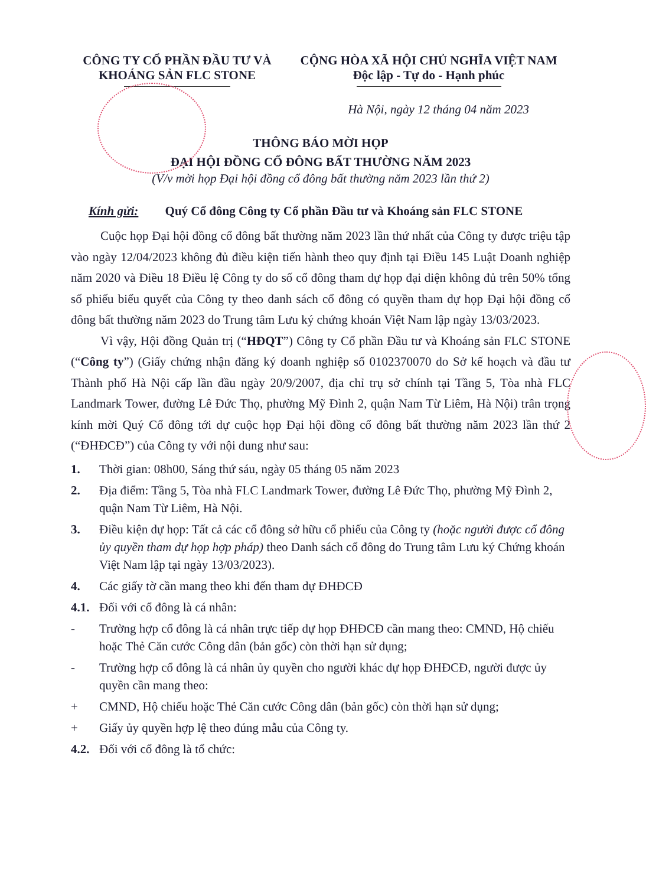CÔNG TY CỔ PHẦN ĐẦU TƯ VÀ
KHOÁNG SẢN FLC STONE
CỘNG HÒA XÃ HỘI CHỦ NGHĨA VIỆT NAM
Độc lập - Tự do - Hạnh phúc
Hà Nội, ngày 12 tháng 04 năm 2023
THÔNG BÁO MỜI HỌP
ĐẠI HỘI ĐỒNG CỔ ĐÔNG BẤT THƯỜNG NĂM 2023
(V/v mời họp Đại hội đồng cổ đông bất thường năm 2023 lần thứ 2)
Kính gửi: Quý Cổ đông Công ty Cổ phần Đầu tư và Khoáng sản FLC STONE
Cuộc họp Đại hội đồng cổ đông bất thường năm 2023 lần thứ nhất của Công ty được triệu tập vào ngày 12/04/2023 không đủ điều kiện tiến hành theo quy định tại Điều 145 Luật Doanh nghiệp năm 2020 và Điều 18 Điều lệ Công ty do số cổ đông tham dự họp đại diện không đủ trên 50% tổng số phiếu biểu quyết của Công ty theo danh sách cổ đông có quyền tham dự họp Đại hội đồng cổ đông bất thường năm 2023 do Trung tâm Lưu ký chứng khoán Việt Nam lập ngày 13/03/2023.
Vì vậy, Hội đồng Quản trị (“HĐQT”) Công ty Cổ phần Đầu tư và Khoáng sản FLC STONE (“Công ty”) (Giấy chứng nhận đăng ký doanh nghiệp số 0102370070 do Sở kế hoạch và đầu tư Thành phố Hà Nội cấp lần đầu ngày 20/9/2007, địa chỉ trụ sở chính tại Tầng 5, Tòa nhà FLC Landmark Tower, đường Lê Đức Thọ, phường Mỹ Đình 2, quận Nam Từ Liêm, Hà Nội) trân trọng kính mời Quý Cổ đông tới dự cuộc họp Đại hội đồng cổ đông bất thường năm 2023 lần thứ 2 (“ĐHĐCĐ”) của Công ty với nội dung như sau:
1. Thời gian: 08h00, Sáng thứ sáu, ngày 05 tháng 05 năm 2023
2. Địa điểm: Tầng 5, Tòa nhà FLC Landmark Tower, đường Lê Đức Thọ, phường Mỹ Đình 2, quận Nam Từ Liêm, Hà Nội.
3. Điều kiện dự họp: Tất cả các cổ đông sở hữu cổ phiếu của Công ty (hoặc người được cổ đông ủy quyền tham dự họp hợp pháp) theo Danh sách cổ đông do Trung tâm Lưu ký Chứng khoán Việt Nam lập tại ngày 13/03/2023).
4. Các giấy tờ cần mang theo khi đến tham dự ĐHĐCĐ
4.1. Đối với cổ đông là cá nhân:
- Trường hợp cổ đông là cá nhân trực tiếp dự họp ĐHĐCĐ cần mang theo: CMND, Hộ chiếu hoặc Thẻ Căn cước Công dân (bản gốc) còn thời hạn sử dụng;
- Trường hợp cổ đông là cá nhân ủy quyền cho người khác dự họp ĐHĐCĐ, người được ủy quyền cần mang theo:
+ CMND, Hộ chiếu hoặc Thẻ Căn cước Công dân (bản gốc) còn thời hạn sử dụng;
+ Giấy ủy quyền hợp lệ theo đúng mẫu của Công ty.
4.2. Đối với cổ đông là tổ chức: